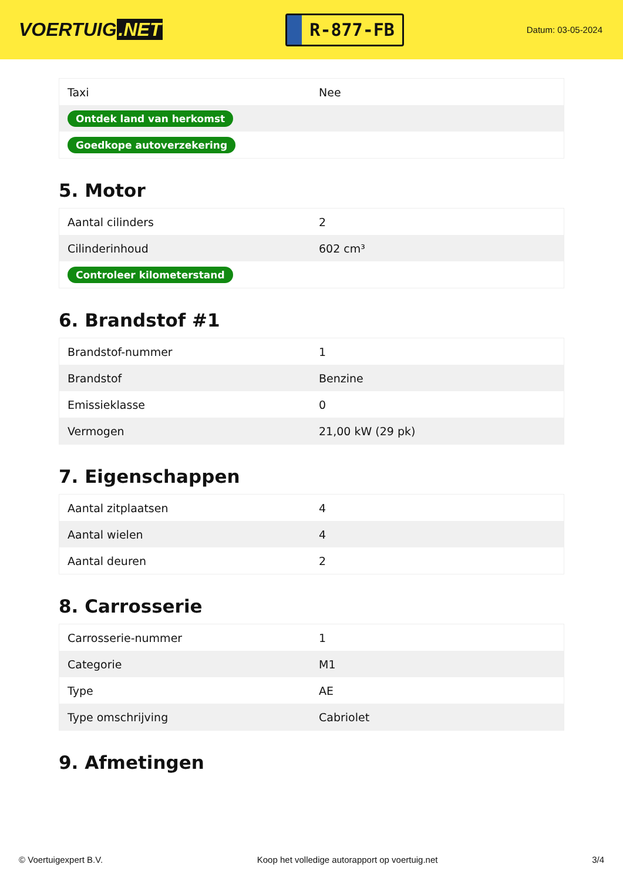VOERTUIG.NET
R-877-FB
Datum: 03-05-2024
| Taxi | Nee |
| Ontdek land van herkomst | |
| Goedkope autoverzekering | |
5. Motor
| Aantal cilinders | 2 |
| Cilinderinhoud | 602 cm³ |
| Controleer kilometerstand | |
6. Brandstof #1
| Brandstof-nummer | 1 |
| Brandstof | Benzine |
| Emissieklasse | 0 |
| Vermogen | 21,00 kW (29 pk) |
7. Eigenschappen
| Aantal zitplaatsen | 4 |
| Aantal wielen | 4 |
| Aantal deuren | 2 |
8. Carrosserie
| Carrosserie-nummer | 1 |
| Categorie | M1 |
| Type | AE |
| Type omschrijving | Cabriolet |
9. Afmetingen
© Voertuigexpert B.V. Koop het volledige autorapport op voertuig.net 3/4